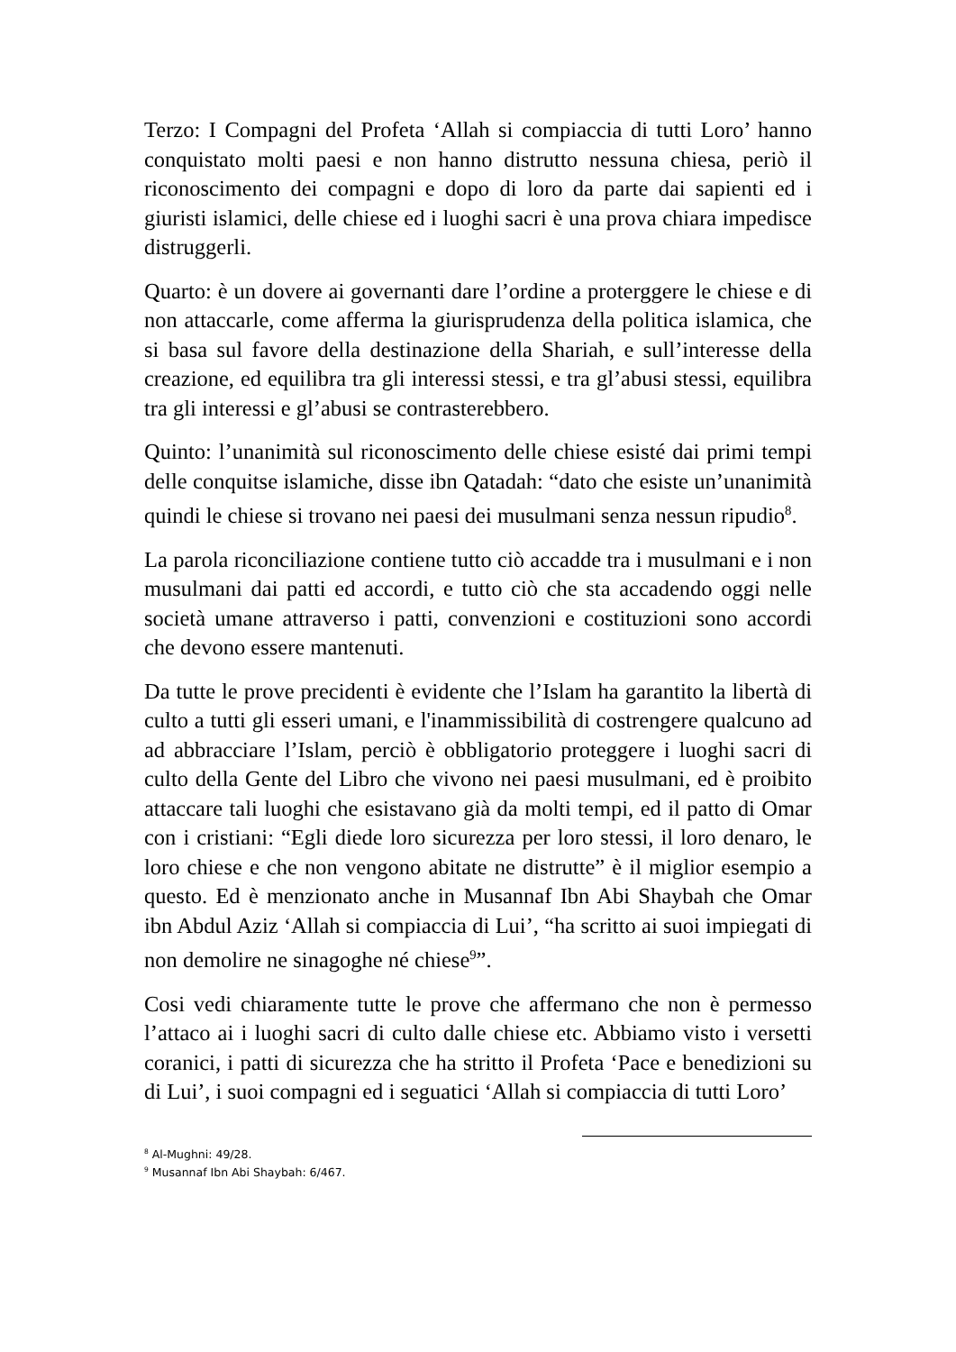Terzo: I Compagni del Profeta ‘Allah si compiaccia di tutti Loro’ hanno conquistato molti paesi e non hanno distrutto nessuna chiesa, periò il riconoscimento dei compagni e dopo di loro da parte dai sapienti ed i giuristi islamici, delle chiese ed i luoghi sacri è una prova chiara impedisce distruggerli.
Quarto: è un dovere ai governanti dare l’ordine a proterggere le chiese e di non attaccarle, come afferma la giurisprudenza della politica islamica, che si basa sul favore della destinazione della Shariah, e sull’interesse della creazione, ed equilibra tra gli interessi stessi, e tra gl’abusi stessi, equilibra tra gli interessi e gl’abusi se contrasterebbero.
Quinto: l’unanimità sul riconoscimento delle chiese esisté dai primi tempi delle conquitse islamiche, disse ibn Qatadah: “dato che esiste un’unanimità quindi le chiese si trovano nei paesi dei musulmani senza nessun ripudio<sup>8</sup>.
La parola riconciliazione contiene tutto ciò accadde tra i musulmani e i non musulmani dai patti ed accordi, e tutto ciò che sta accadendo oggi nelle società umane attraverso i patti, convenzioni e costituzioni sono accordi che devono essere mantenuti.
Da tutte le prove precidenti è evidente che l’Islam ha garantito la libertà di culto a tutti gli esseri umani, e l'inammissibilità di costrengere qualcuno ad ad abbracciare l’Islam, perciò è obbligatorio proteggere i luoghi sacri di culto della Gente del Libro che vivono nei paesi musulmani, ed è proibito attaccare tali luoghi che esistavano già da molti tempi, ed il patto di Omar con i cristiani: “Egli diede loro sicurezza per loro stessi, il loro denaro, le loro chiese e che non vengono abitate ne distrutte” è il miglior esempio a questo. Ed è menzionato anche in Musannaf Ibn Abi Shaybah che Omar ibn Abdul Aziz ‘Allah si compiaccia di Lui’, “ha scritto ai suoi impiegati di non demolire ne sinagoghe né chiese<sup>9</sup>”.
Cosi vedi chiaramente tutte le prove che affermano che non è permesso l’attaco ai i luoghi sacri di culto dalle chiese etc. Abbiamo visto i versetti coranici, i patti di sicurezza che ha stritto il Profeta ‘Pace e benedizioni su di Lui’, i suoi compagni ed i seguatici ‘Allah si compiaccia di tutti Loro’
<sup>8</sup> Al-Mughni: 49/28.
<sup>9</sup> Musannaf Ibn Abi Shaybah: 6/467.